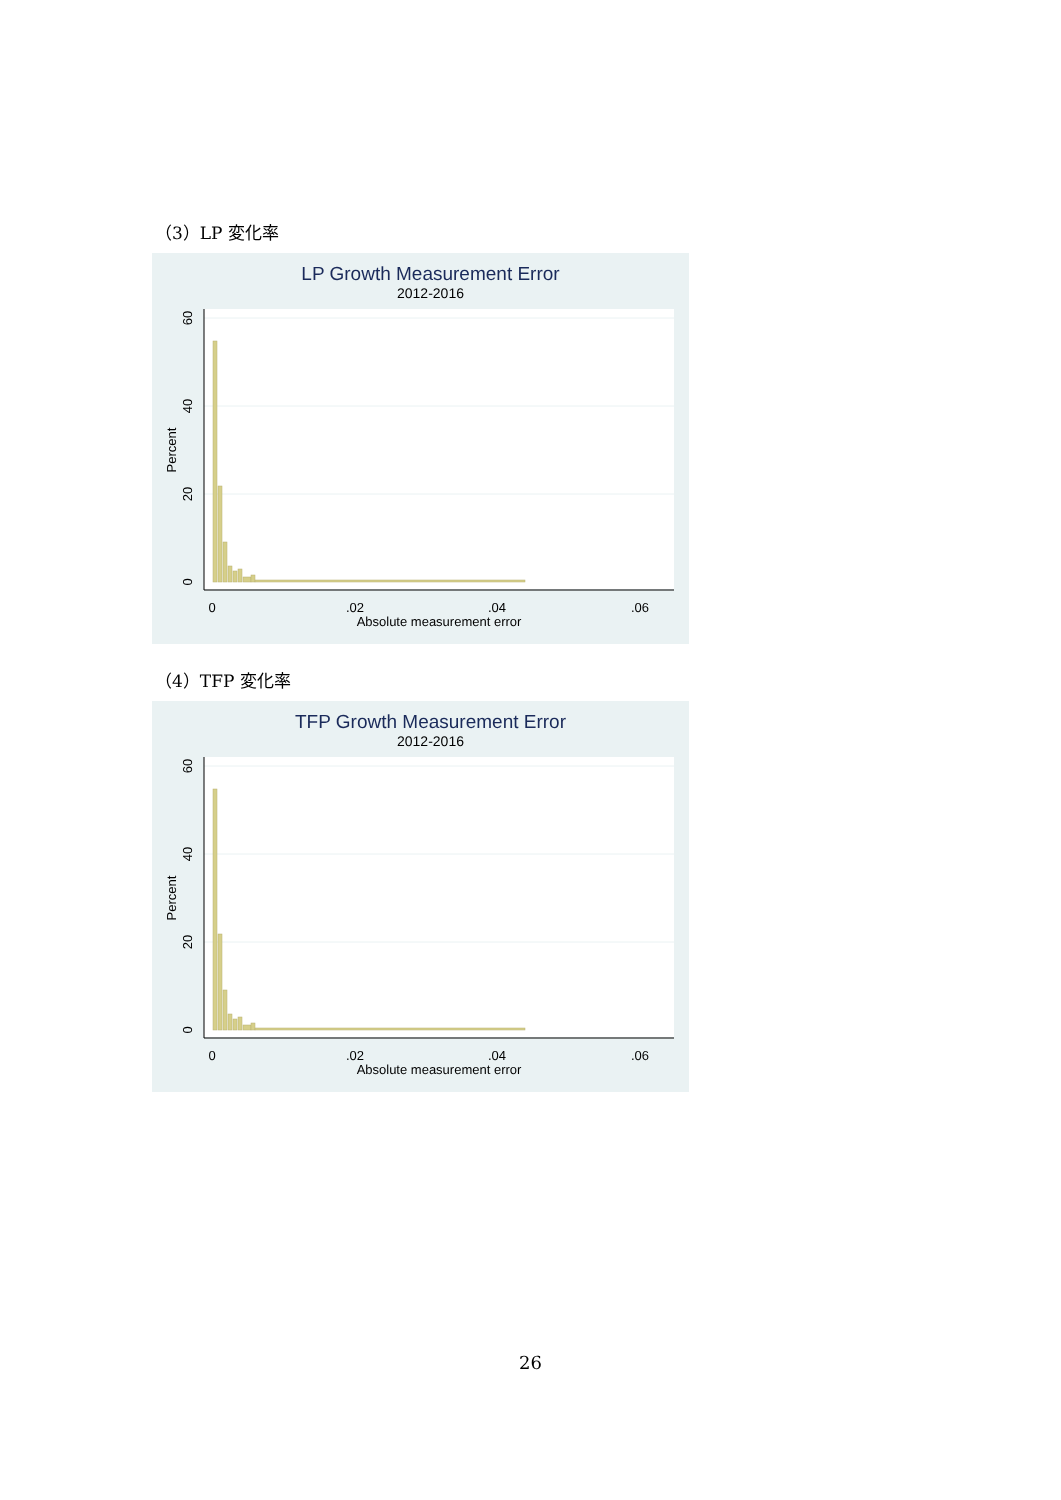（3）LP 変化率
LP Growth Measurement Error
2012-2016
0
.02
.04
.06
Absolute measurement error
0
20
40
60
Percent
（4）TFP 変化率
TFP Growth Measurement Error
2012-2016
0
.02
.04
.06
Absolute measurement error
0
20
40
60
Percent
26